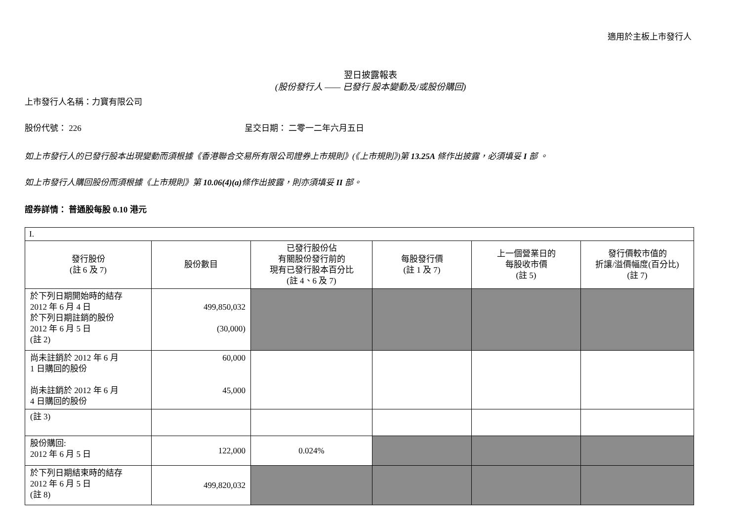適用於主板上市發行人
翌日披露報表
(股份發行人 —— 已發行 股本變動及/或股份購回)
上市發行人名稱：力寶有限公司
股份代號： 226 呈交日期： 二零一二年六月五日
如上市發行人的已發行股本出現變動而須根據《香港聯合交易所有限公司證券上市規則》(《上市規則》)第 13.25A 條作出披露，必須填妥 I 部 。
如上市發行人購回股份而須根據《上市規則》第 10.06(4)(a) 條作出披露，則亦須填妥 II 部。
證券詳情： 普通股每股 0.10 港元
| I. | | | | | |
| 發行股份 (註 6 及 7) | 股份數目 | 已發行股份佔 有關股份發行前的 現有已發行股本百分比 (註 4、6 及 7) | 每股發行價 (註 1 及 7) | 上一個營業日的 每股收市價 (註 5) | 發行價較市值的 折讓/溢價幅度(百分比) (註 7) |
| 於下列日期開始時的結存 2012 年 6 月 4 日 於下列日期註銷的股份 2012 年 6 月 5 日 (註 2) | 499,850,032 (30,000) | | | | |
| 尚未註銷於 2012 年 6 月 1 日購回的股份 尚未註銷於 2012 年 6 月 4 日購回的股份 | 60,000 45,000 | | | | |
| (註 3) | | | | | |
| 股份購回: 2012 年 6 月 5 日 | 122,000 | 0.024% | | | |
| 於下列日期結束時的結存 2012 年 6 月 5 日 (註 8) | 499,820,032 | | | | |